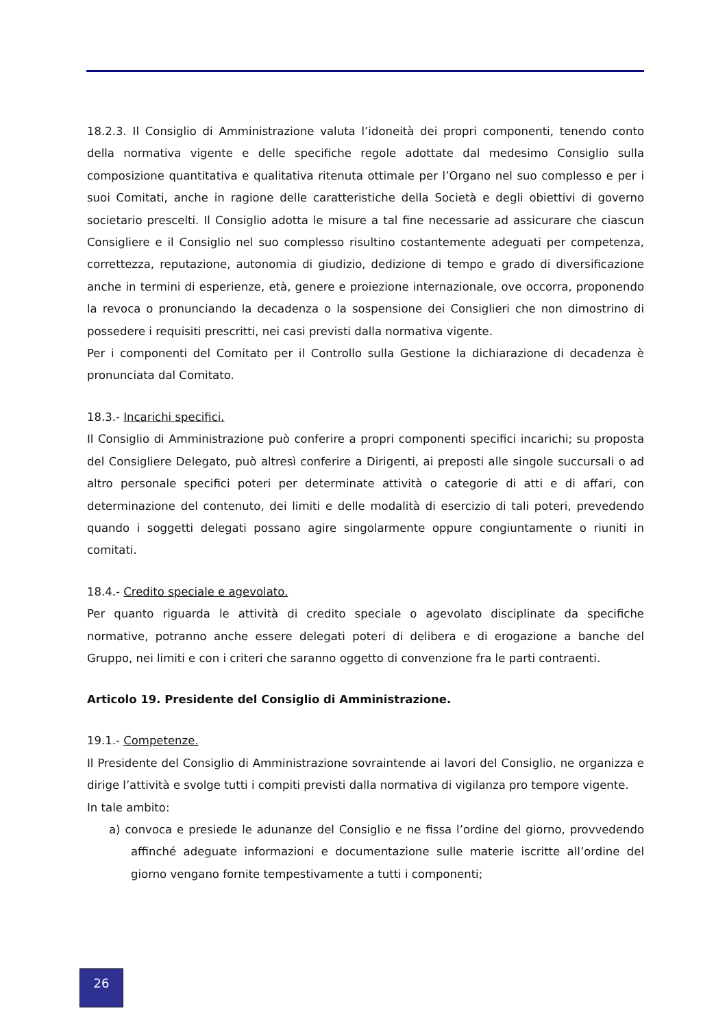18.2.3. Il Consiglio di Amministrazione valuta l’idoneità dei propri componenti, tenendo conto della normativa vigente e delle specifiche regole adottate dal medesimo Consiglio sulla composizione quantitativa e qualitativa ritenuta ottimale per l’Organo nel suo complesso e per i suoi Comitati, anche in ragione delle caratteristiche della Società e degli obiettivi di governo societario prescelti. Il Consiglio adotta le misure a tal fine necessarie ad assicurare che ciascun Consigliere e il Consiglio nel suo complesso risultino costantemente adeguati per competenza, correttezza, reputazione, autonomia di giudizio, dedizione di tempo e grado di diversificazione anche in termini di esperienze, età, genere e proiezione internazionale, ove occorra, proponendo la revoca o pronunciando la decadenza o la sospensione dei Consiglieri che non dimostrino di possedere i requisiti prescritti, nei casi previsti dalla normativa vigente.
Per i componenti del Comitato per il Controllo sulla Gestione la dichiarazione di decadenza è pronunciata dal Comitato.
18.3.- Incarichi specifici.
Il Consiglio di Amministrazione può conferire a propri componenti specifici incarichi; su proposta del Consigliere Delegato, può altresì conferire a Dirigenti, ai preposti alle singole succursali o ad altro personale specifici poteri per determinate attività o categorie di atti e di affari, con determinazione del contenuto, dei limiti e delle modalità di esercizio di tali poteri, prevedendo quando i soggetti delegati possano agire singolarmente oppure congiuntamente o riuniti in comitati.
18.4.- Credito speciale e agevolato.
Per quanto riguarda le attività di credito speciale o agevolato disciplinate da specifiche normative, potranno anche essere delegati poteri di delibera e di erogazione a banche del Gruppo, nei limiti e con i criteri che saranno oggetto di convenzione fra le parti contraenti.
Articolo 19. Presidente del Consiglio di Amministrazione.
19.1.- Competenze.
Il Presidente del Consiglio di Amministrazione sovraintende ai lavori del Consiglio, ne organizza e dirige l’attività e svolge tutti i compiti previsti dalla normativa di vigilanza pro tempore vigente.
In tale ambito:
a) convoca e presiede le adunanze del Consiglio e ne fissa l’ordine del giorno, provvedendo affinché adeguate informazioni e documentazione sulle materie iscritte all’ordine del giorno vengano fornite tempestivamente a tutti i componenti;
26